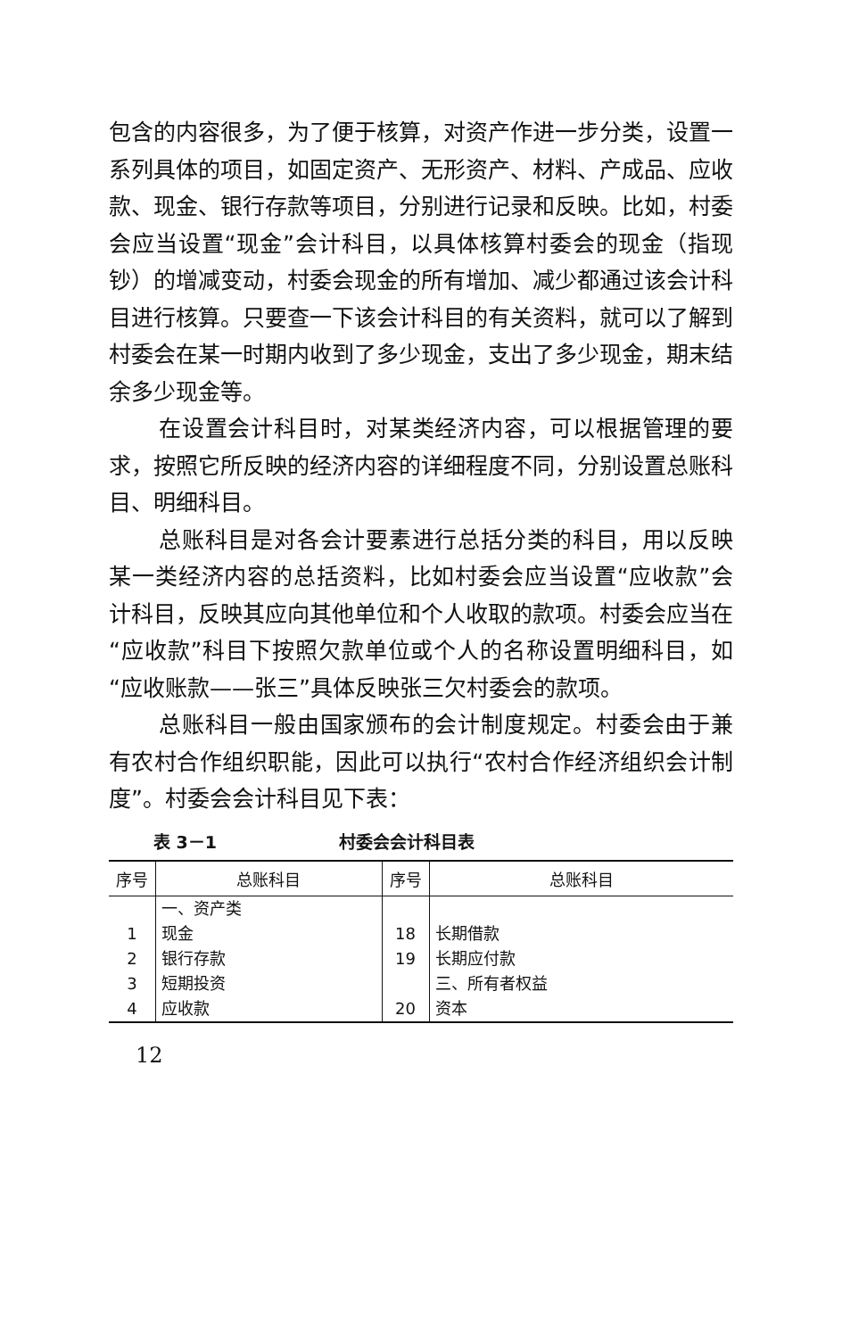包含的内容很多，为了便于核算，对资产作进一步分类，设置一系列具体的项目，如固定资产、无形资产、材料、产成品、应收款、现金、银行存款等项目，分别进行记录和反映。比如，村委会应当设置“现金”会计科目，以具体核算村委会的现金（指现钞）的增减变动，村委会现金的所有增加、减少都通过该会计科目进行核算。只要查一下该会计科目的有关资料，就可以了解到村委会在某一时期内收到了多少现金，支出了多少现金，期末结余多少现金等。
在设置会计科目时，对某类经济内容，可以根据管理的要求，按照它所反映的经济内容的详细程度不同，分别设置总账科目、明细科目。
总账科目是对各会计要素进行总括分类的科目，用以反映某一类经济内容的总括资料，比如村委会应当设置“应收款”会计科目，反映其应向其他单位和个人收取的款项。村委会应当在“应收款”科目下按照欠款单位或个人的名称设置明细科目，如“应收账款——张三”具体反映张三欠村委会的款项。
总账科目一般由国家颁布的会计制度规定。村委会由于兼有农村合作组织职能，因此可以执行“农村合作经济组织会计制度”。村委会会计科目见下表：
表 3－1 村委会会计科目表
| 序号 | 总账科目 | 序号 | 总账科目 |
| --- | --- | --- | --- |
| | 一、资产类 | | |
| 1 | 现金 | 18 | 长期借款 |
| 2 | 银行存款 | 19 | 长期应付款 |
| 3 | 短期投资 | | 三、所有者权益 |
| 4 | 应收款 | 20 | 资本 |
12